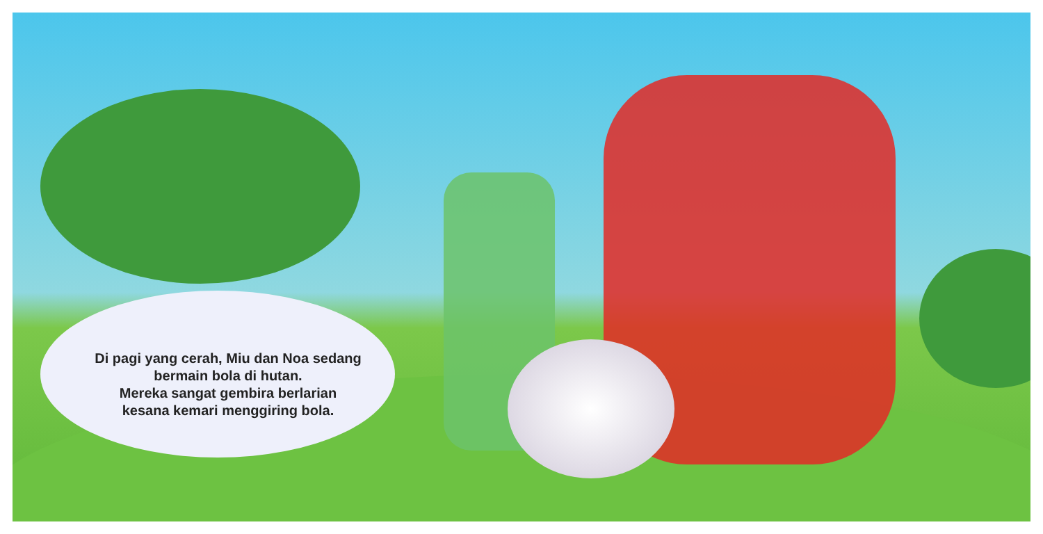Di pagi yang cerah, Miu dan Noa sedang
bermain bola di hutan.
Mereka sangat gembira berlarian
kesana kemari menggiring bola.